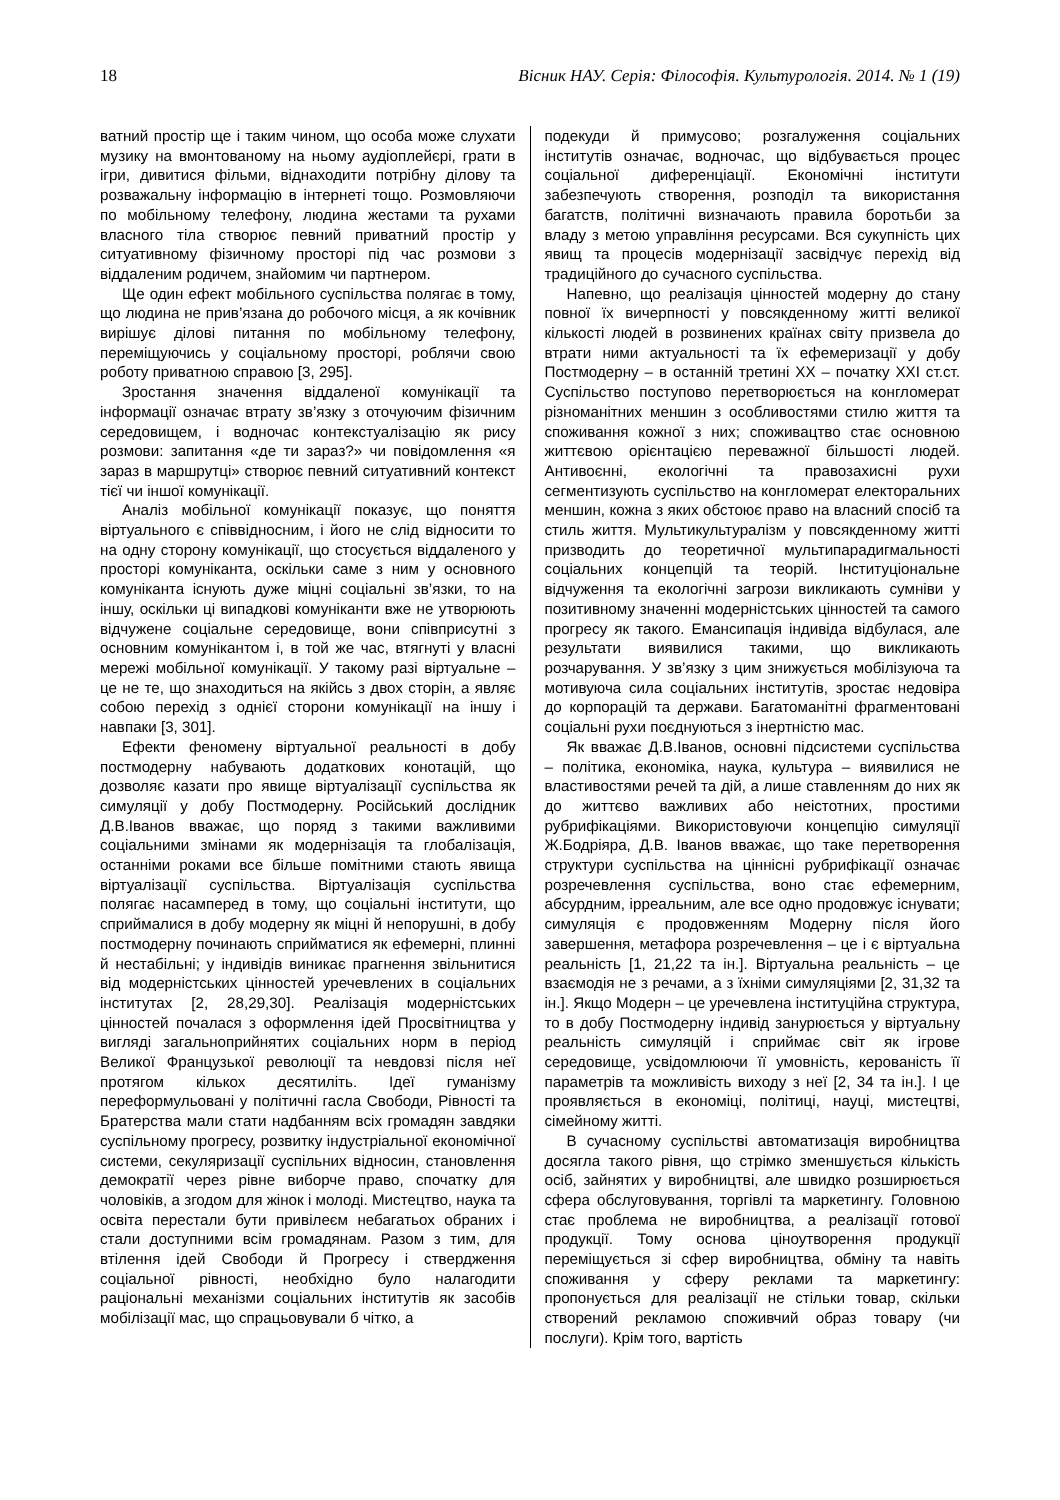18 Вісник НАУ. Серія: Філософія. Культурологія. 2014. № 1 (19)
ватний простір ще і таким чином, що особа може слухати музику на вмонтованому на ньому аудіоплейєрі, грати в ігри, дивитися фільми, віднаходити потрібну ділову та розважальну інформацію в інтернеті тощо. Розмовляючи по мобільному телефону, людина жестами та рухами власного тіла створює певний приватний простір у ситуативному фізичному просторі під час розмови з віддаленим родичем, знайомим чи партнером.
Ще один ефект мобільного суспільства полягає в тому, що людина не прив’язана до робочого місця, а як кочівник вирішує ділові питання по мобільному телефону, переміщуючись у соціальному просторі, роблячи свою роботу приватною справою [3, 295].
Зростання значення віддаленої комунікації та інформації означає втрату зв’язку з оточуючим фізичним середовищем, і водночас контекстуалізацію як рису розмови: запитання «де ти зараз?» чи повідомлення «я зараз в маршрутці» створює певний ситуативний контекст тієї чи іншої комунікації.
Аналіз мобільної комунікації показує, що поняття віртуального є співвідносним, і його не слід відносити то на одну сторону комунікації, що стосується віддаленого у просторі комуніканта, оскільки саме з ним у основного комуніканта існують дуже міцні соціальні зв’язки, то на іншу, оскільки ці випадкові комуніканти вже не утворюють відчужене соціальне середовище, вони співприсутні з основним комунікантом і, в той же час, втягнуті у власні мережі мобільної комунікації. У такому разі віртуальне – це не те, що знаходиться на якійсь з двох сторін, а являє собою перехід з однієї сторони комунікації на іншу і навпаки [3, 301].
Ефекти феномену віртуальної реальності в добу постмодерну набувають додаткових конотацій, що дозволяє казати про явище віртуалізації суспільства як симуляції у добу Постмодерну. Російський дослідник Д.В.Іванов вважає, що поряд з такими важливими соціальними змінами як модернізація та глобалізація, останніми роками все більше помітними стають явища віртуалізації суспільства. Віртуалізація суспільства полягає насамперед в тому, що соціальні інститути, що сприймалися в добу модерну як міцні й непорушні, в добу постмодерну починають сприйматися як ефемерні, плинні й нестабільні; у індивідів виникає прагнення звільнитися від модерністських цінностей уречевлених в соціальних інститутах [2, 28,29,30]. Реалізація модерністських цінностей почалася з оформлення ідей Просвітництва у вигляді загальноприйнятих соціальних норм в період Великої Французької революції та невдовзі після неї протягом кількох десятиліть. Ідеї гуманізму переформульовані у політичні гасла Свободи, Рівності та Братерства мали стати надбанням всіх громадян завдяки суспільному прогресу, розвитку індустріальної економічної системи, секуляризації суспільних відносин, становлення демократії через рівне виборче право, спочатку для чоловіків, а згодом для жінок і молоді. Мистецтво, наука та освіта перестали бути привілеєм небагатьох обраних і стали доступними всім громадянам. Разом з тим, для втілення ідей Свободи й Прогресу і ствердження соціальної рівності, необхідно було налагодити раціональні механізми соціальних інститутів як засобів мобілізації мас, що спрацьовували б чітко, а
подекуди й примусово; розгалуження соціальних інститутів означає, водночас, що відбувається процес соціальної диференціації. Економічні інститути забезпечують створення, розподіл та використання багатств, політичні визначають правила боротьби за владу з метою управління ресурсами. Вся сукупність цих явищ та процесів модернізації засвідчує перехід від традиційного до сучасного суспільства.
Напевно, що реалізація цінностей модерну до стану повної їх вичерпності у повсякденному житті великої кількості людей в розвинених країнах світу призвела до втрати ними актуальності та їх ефемеризації у добу Постмодерну – в останній третині XX – початку XXI ст.ст. Суспільство поступово перетворюється на конгломерат різноманітних меншин з особливостями стилю життя та споживання кожної з них; споживацтво стає основною життєвою орієнтацією переважної більшості людей. Антивоєнні, екологічні та правозахисні рухи сегментизують суспільство на конгломерат електоральних меншин, кожна з яких обстоює право на власний спосіб та стиль життя. Мультикультуралізм у повсякденному житті призводить до теоретичної мультипарадигмальності соціальних концепцій та теорій. Інституціональне відчуження та екологічні загрози викликають сумніви у позитивному значенні модерністських цінностей та самого прогресу як такого. Емансипація індивіда відбулася, але результати виявилися такими, що викликають розчарування. У зв’язку з цим знижується мобілізуюча та мотивуюча сила соціальних інститутів, зростає недовіра до корпорацій та держави. Багатоманітні фрагментовані соціальні рухи поєднуються з інертністю мас.
Як вважає Д.В.Іванов, основні підсистеми суспільства – політика, економіка, наука, культура – виявилися не властивостями речей та дій, а лише ставленням до них як до життєво важливих або неістотних, простими рубрифікаціями. Використовуючи концепцію симуляції Ж.Бодріяра, Д.В. Іванов вважає, що таке перетворення структури суспільства на ціннісні рубрифікації означає розречевлення суспільства, воно стає ефемерним, абсурдним, ірреальним, але все одно продовжує існувати; симуляція є продовженням Модерну після його завершення, метафора розречевлення – це і є віртуальна реальність [1, 21,22 та ін.]. Віртуальна реальність – це взаємодія не з речами, а з їхніми симуляціями [2, 31,32 та ін.]. Якщо Модерн – це уречевлена інституційна структура, то в добу Постмодерну індивід занурюється у віртуальну реальність симуляцій і сприймає світ як ігрове середовище, усвідомлюючи її умовність, керованість її параметрів та можливість виходу з неї [2, 34 та ін.]. І це проявляється в економіці, політиці, науці, мистецтві, сімейному житті.
В сучасному суспільстві автоматизація виробництва досягла такого рівня, що стрімко зменшується кількість осіб, зайнятих у виробництві, але швидко розширюється сфера обслуговування, торгівлі та маркетингу. Головною стає проблема не виробництва, а реалізації готової продукції. Тому основа ціноутворення продукції переміщується зі сфер виробництва, обміну та навіть споживання у сферу реклами та маркетингу: пропонується для реалізації не стільки товар, скільки створений рекламою споживчий образ товару (чи послуги). Крім того, вартість